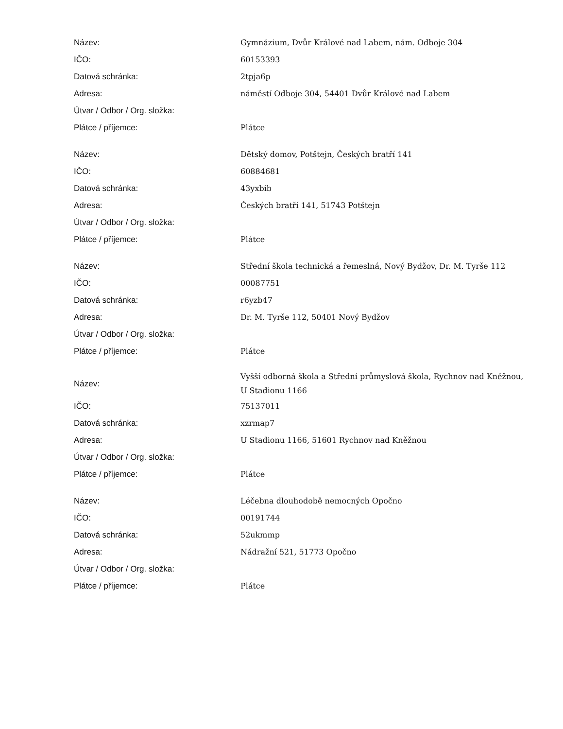| Název: | Gymnázium, Dvůr Králové nad Labem, nám. Odboje 304 |
| IČO: | 60153393 |
| Datová schránka: | 2tpja6p |
| Adresa: | náměstí Odboje 304, 54401 Dvůr Králové nad Labem |
| Útvar / Odbor / Org. složka: | |
| Plátce / příjemce: | Plátce |
| Název: | Dětský domov, Potštejn, Českých bratří 141 |
| IČO: | 60884681 |
| Datová schránka: | 43yxbib |
| Adresa: | Českých bratří 141, 51743 Potštejn |
| Útvar / Odbor / Org. složka: | |
| Plátce / příjemce: | Plátce |
| Název: | Střední škola technická a řemeslná, Nový Bydžov, Dr. M. Tyrše 112 |
| IČO: | 00087751 |
| Datová schránka: | r6yzb47 |
| Adresa: | Dr. M. Tyrše 112, 50401 Nový Bydžov |
| Útvar / Odbor / Org. složka: | |
| Plátce / příjemce: | Plátce |
| Název: | Vyšší odborná škola a Střední průmyslová škola, Rychnov nad Kněžnou, U Stadionu 1166 |
| IČO: | 75137011 |
| Datová schránka: | xzrmap7 |
| Adresa: | U Stadionu 1166, 51601 Rychnov nad Kněžnou |
| Útvar / Odbor / Org. složka: | |
| Plátce / příjemce: | Plátce |
| Název: | Léčebna dlouhodobě nemocných Opočno |
| IČO: | 00191744 |
| Datová schránka: | 52ukmmp |
| Adresa: | Nádražní 521, 51773 Opočno |
| Útvar / Odbor / Org. složka: | |
| Plátce / příjemce: | Plátce |